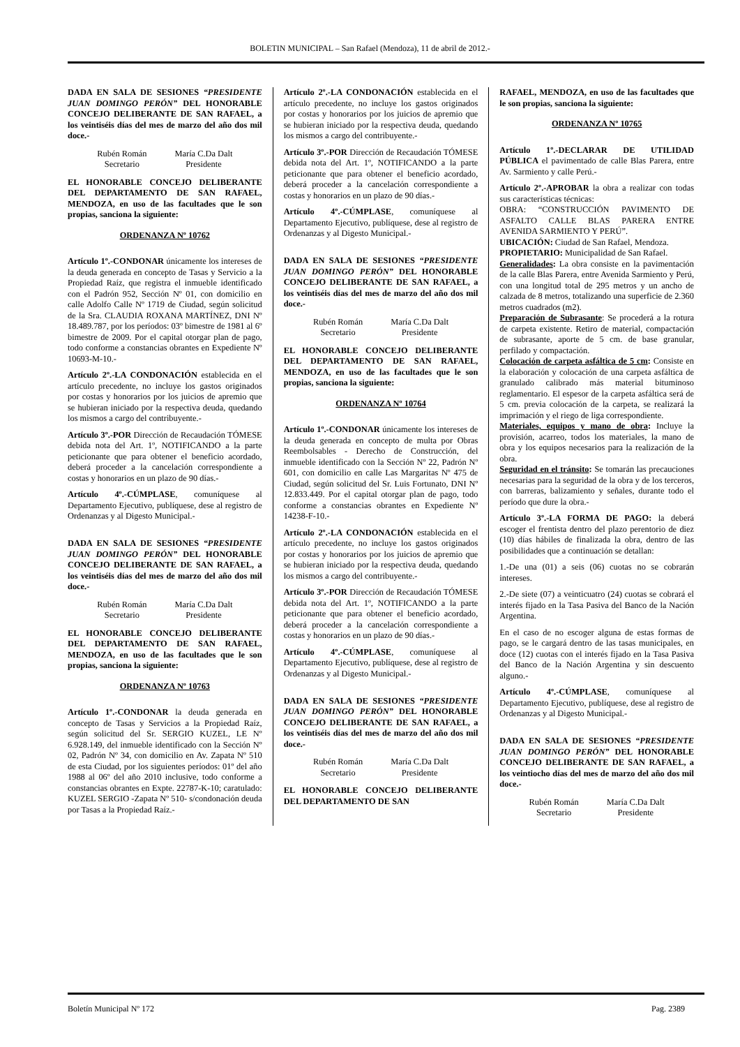BOLETIN MUNICIPAL – San Rafael (Mendoza), 11 de abril de 2012.-
DADA EN SALA DE SESIONES “PRESIDENTE JUAN DOMINGO PERÓN” DEL HONORABLE CONCEJO DELIBERANTE DE SAN RAFAEL, a los veintiséis días del mes de marzo del año dos mil doce.-
Rubén Román
Secretario
María C.Da Dalt
Presidente
EL HONORABLE CONCEJO DELIBERANTE DEL DEPARTAMENTO DE SAN RAFAEL, MENDOZA, en uso de las facultades que le son propias, sanciona la siguiente:
ORDENANZA Nº 10762
Artículo 1º.-CONDONAR únicamente los intereses de la deuda generada en concepto de Tasas y Servicio a la Propiedad Raíz, que registra el inmueble identificado con el Padrón 952, Sección Nº 01, con domicilio en calle Adolfo Calle Nº 1719 de Ciudad, según solicitud de la Sra. CLAUDIA ROXANA MARTÍNEZ, DNI Nº 18.489.787, por los períodos: 03º bimestre de 1981 al 6º bimestre de 2009. Por el capital otorgar plan de pago, todo conforme a constancias obrantes en Expediente Nº 10693-M-10.-
Artículo 2º.-LA CONDONACIÓN establecida en el artículo precedente, no incluye los gastos originados por costas y honorarios por los juicios de apremio que se hubieran iniciado por la respectiva deuda, quedando los mismos a cargo del contribuyente.-
Artículo 3º.-POR Dirección de Recaudación TÓMESE debida nota del Art. 1º, NOTIFICANDO a la parte peticionante que para obtener el beneficio acordado, deberá proceder a la cancelación correspondiente a costas y honorarios en un plazo de 90 días.-
Artículo 4º.-CÚMPLASE, comuníquese al Departamento Ejecutivo, publíquese, dese al registro de Ordenanzas y al Digesto Municipal.-
DADA EN SALA DE SESIONES “PRESIDENTE JUAN DOMINGO PERÓN” DEL HONORABLE CONCEJO DELIBERANTE DE SAN RAFAEL, a los veintiséis días del mes de marzo del año dos mil doce.-
Rubén Román
Secretario
María C.Da Dalt
Presidente
EL HONORABLE CONCEJO DELIBERANTE DEL DEPARTAMENTO DE SAN RAFAEL, MENDOZA, en uso de las facultades que le son propias, sanciona la siguiente:
ORDENANZA Nº 10763
Artículo 1º.-CONDONAR la deuda generada en concepto de Tasas y Servicios a la Propiedad Raíz, según solicitud del Sr. SERGIO KUZEL, LE Nº 6.928.149, del inmueble identificado con la Sección Nº 02, Padrón Nº 34, con domicilio en Av. Zapata Nº 510 de esta Ciudad, por los siguientes períodos: 01º del año 1988 al 06º del año 2010 inclusive, todo conforme a constancias obrantes en Expte. 22787-K-10; caratulado: KUZEL SERGIO -Zapata Nº 510- s/condonación deuda por Tasas a la Propiedad Raíz.-
Artículo 2º.-LA CONDONACIÓN establecida en el artículo precedente, no incluye los gastos originados por costas y honorarios por los juicios de apremio que se hubieran iniciado por la respectiva deuda, quedando los mismos a cargo del contribuyente.-
Artículo 3º.-POR Dirección de Recaudación TÓMESE debida nota del Art. 1º, NOTIFICANDO a la parte peticionante que para obtener el beneficio acordado, deberá proceder a la cancelación correspondiente a costas y honorarios en un plazo de 90 días.-
Artículo 4º.-CÚMPLASE, comuníquese al Departamento Ejecutivo, publíquese, dese al registro de Ordenanzas y al Digesto Municipal.-
DADA EN SALA DE SESIONES “PRESIDENTE JUAN DOMINGO PERÓN” DEL HONORABLE CONCEJO DELIBERANTE DE SAN RAFAEL, a los veintiséis días del mes de marzo del año dos mil doce.-
Rubén Román
Secretario
María C.Da Dalt
Presidente
EL HONORABLE CONCEJO DELIBERANTE DEL DEPARTAMENTO DE SAN RAFAEL, MENDOZA, en uso de las facultades que le son propias, sanciona la siguiente:
ORDENANZA Nº 10764
Artículo 1º.-CONDONAR únicamente los intereses de la deuda generada en concepto de multa por Obras Reembolsables - Derecho de Construcción, del inmueble identificado con la Sección Nº 22, Padrón Nº 601, con domicilio en calle Las Margaritas Nº 475 de Ciudad, según solicitud del Sr. Luis Fortunato, DNI Nº 12.833.449. Por el capital otorgar plan de pago, todo conforme a constancias obrantes en Expediente Nº 14238-F-10.-
Artículo 2º.-LA CONDONACIÓN establecida en el artículo precedente, no incluye los gastos originados por costas y honorarios por los juicios de apremio que se hubieran iniciado por la respectiva deuda, quedando los mismos a cargo del contribuyente.-
Artículo 3º.-POR Dirección de Recaudación TÓMESE debida nota del Art. 1º, NOTIFICANDO a la parte peticionante que para obtener el beneficio acordado, deberá proceder a la cancelación correspondiente a costas y honorarios en un plazo de 90 días.-
Artículo 4º.-CÚMPLASE, comuníquese al Departamento Ejecutivo, publíquese, dese al registro de Ordenanzas y al Digesto Municipal.-
DADA EN SALA DE SESIONES “PRESIDENTE JUAN DOMINGO PERÓN” DEL HONORABLE CONCEJO DELIBERANTE DE SAN RAFAEL, a los veintiséis días del mes de marzo del año dos mil doce.-
Rubén Román
Secretario
María C.Da Dalt
Presidente
EL HONORABLE CONCEJO DELIBERANTE DEL DEPARTAMENTO DE SAN
RAFAEL, MENDOZA, en uso de las facultades que le son propias, sanciona la siguiente:
ORDENANZA Nº 10765
Artículo 1º.-DECLARAR DE UTILIDAD PÚBLICA el pavimentado de calle Blas Parera, entre Av. Sarmiento y calle Perú.-
Artículo 2º.-APROBAR la obra a realizar con todas sus características técnicas:
OBRA: “CONSTRUCCIÓN PAVIMENTO DE ASFALTO CALLE BLAS PARERA ENTRE AVENIDA SARMIENTO Y PERÚ”.
UBICACIÓN: Ciudad de San Rafael, Mendoza.
PROPIETARIO: Municipalidad de San Rafael.
Generalidades: La obra consiste en la pavimentación de la calle Blas Parera, entre Avenida Sarmiento y Perú, con una longitud total de 295 metros y un ancho de calzada de 8 metros, totalizando una superficie de 2.360 metros cuadrados (m2).
Preparación de Subrasante: Se procederá a la rotura de carpeta existente. Retiro de material, compactación de subrasante, aporte de 5 cm. de base granular, perfilado y compactación.
Colocación de carpeta asfáltica de 5 cm: Consiste en la elaboración y colocación de una carpeta asfáltica de granulado calibrado más material bituminoso reglamentario. El espesor de la carpeta asfáltica será de 5 cm. previa colocación de la carpeta, se realizará la imprimación y el riego de liga correspondiente.
Materiales, equipos y mano de obra: Incluye la provisión, acarreo, todos los materiales, la mano de obra y los equipos necesarios para la realización de la obra.
Seguridad en el tránsito: Se tomarán las precauciones necesarias para la seguridad de la obra y de los terceros, con barreras, balizamiento y señales, durante todo el período que dure la obra.-
Artículo 3º.-LA FORMA DE PAGO: la deberá escoger el frentista dentro del plazo perentorio de diez (10) días hábiles de finalizada la obra, dentro de las posibilidades que a continuación se detallan:
1.-De una (01) a seis (06) cuotas no se cobrarán intereses.
2.-De siete (07) a veinticuatro (24) cuotas se cobrará el interés fijado en la Tasa Pasiva del Banco de la Nación Argentina.
En el caso de no escoger alguna de estas formas de pago, se le cargará dentro de las tasas municipales, en doce (12) cuotas con el interés fijado en la Tasa Pasiva del Banco de la Nación Argentina y sin descuento alguno.-
Artículo 4º.-CÚMPLASE, comuníquese al Departamento Ejecutivo, publíquese, dese al registro de Ordenanzas y al Digesto Municipal.-
DADA EN SALA DE SESIONES “PRESIDENTE JUAN DOMINGO PERÓN” DEL HONORABLE CONCEJO DELIBERANTE DE SAN RAFAEL, a los veintiocho días del mes de marzo del año dos mil doce.-
Rubén Román
Secretario
María C.Da Dalt
Presidente
Boletín Municipal Nº 172 Pag. 2389